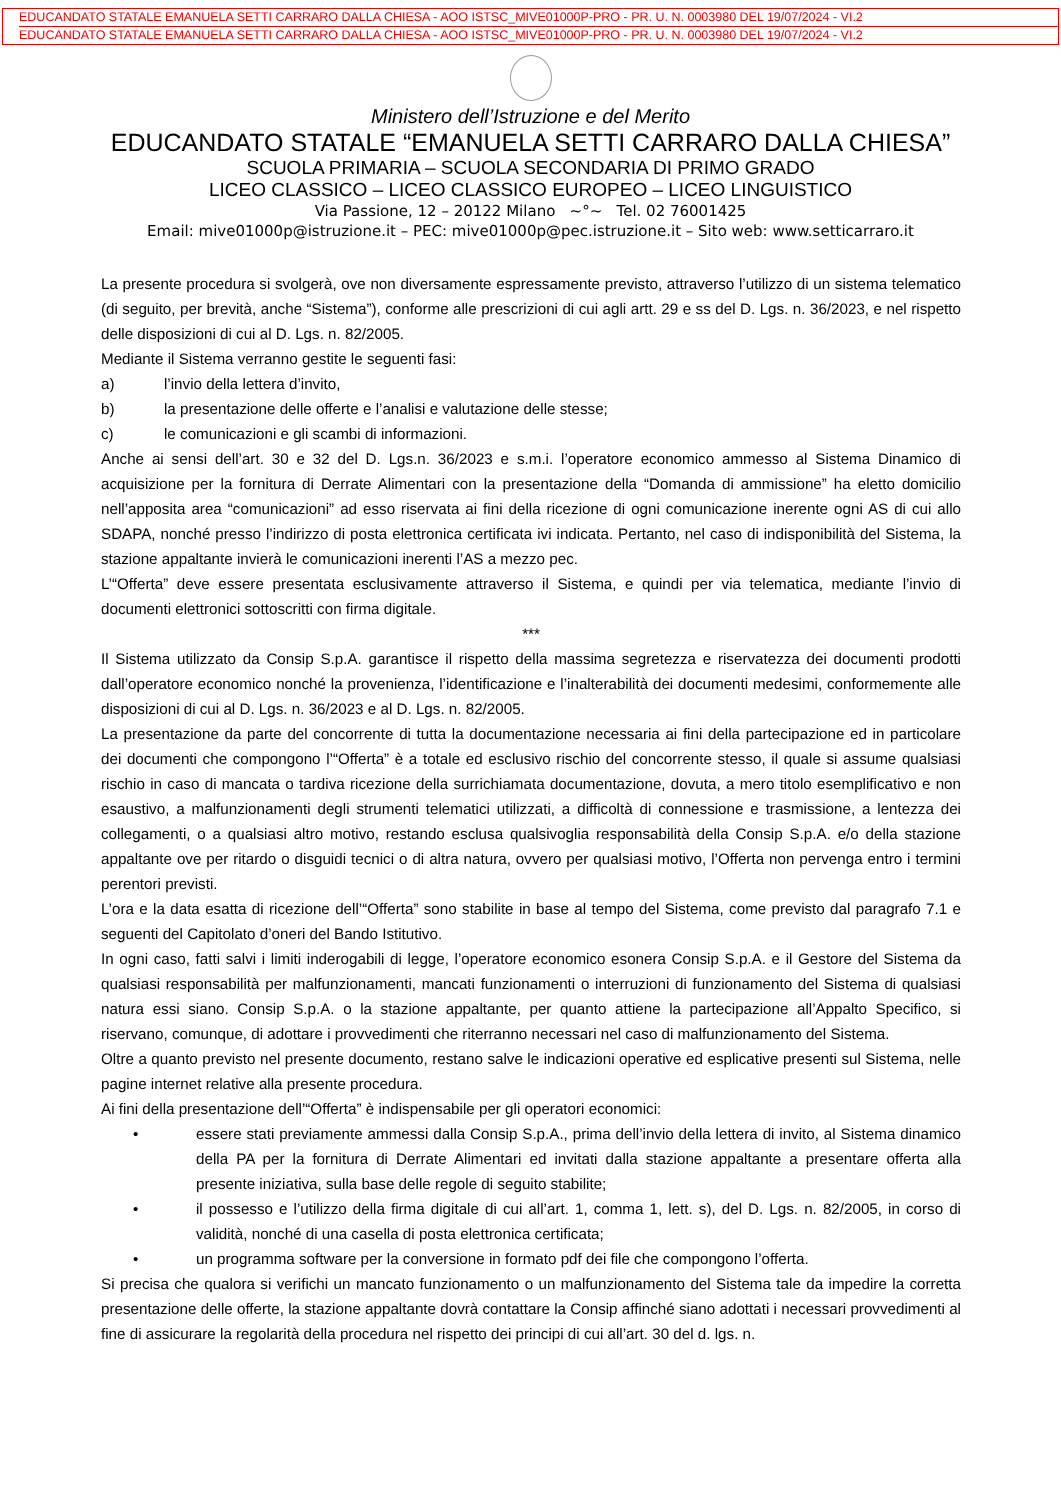EDUCANDATO STATALE EMANUELA SETTI CARRARO DALLA CHIESA - AOO ISTSC_MIVE01000P-PRO - PR. U. N. 0003980 DEL 19/07/2024 - VI.2
EDUCANDATO STATALE EMANUELA SETTI CARRARO DALLA CHIESA - AOO ISTSC_MIVE01000P-PRO - PR. U. N. 0003980 DEL 19/07/2024 - VI.2
Ministero dell’Istruzione e del Merito
EDUCANDATO STATALE “EMANUELA SETTI CARRARO DALLA CHIESA”
SCUOLA PRIMARIA – SCUOLA SECONDARIA DI PRIMO GRADO
LICEO CLASSICO – LICEO CLASSICO EUROPEO – LICEO LINGUISTICO
Via Passione, 12 – 20122 Milano ~°~ Tel. 02 76001425
Email: mive01000p@istruzione.it – PEC: mive01000p@pec.istruzione.it – Sito web: www.setticarraro.it
La presente procedura si svolgerà, ove non diversamente espressamente previsto, attraverso l’utilizzo di un sistema telematico (di seguito, per brevità, anche “Sistema”), conforme alle prescrizioni di cui agli artt. 29 e ss del D. Lgs. n. 36/2023, e nel rispetto delle disposizioni di cui al D. Lgs. n. 82/2005.
Mediante il Sistema verranno gestite le seguenti fasi:
a) l’invio della lettera d’invito,
b) la presentazione delle offerte e l’analisi e valutazione delle stesse;
c) le comunicazioni e gli scambi di informazioni.
Anche ai sensi dell’art. 30 e 32 del D. Lgs.n. 36/2023 e s.m.i. l’operatore economico ammesso al Sistema Dinamico di acquisizione per la fornitura di Derrate Alimentari con la presentazione della “Domanda di ammissione” ha eletto domicilio nell’apposita area “comunicazioni” ad esso riservata ai fini della ricezione di ogni comunicazione inerente ogni AS di cui allo SDAPA, nonché presso l’indirizzo di posta elettronica certificata ivi indicata. Pertanto, nel caso di indisponibilità del Sistema, la stazione appaltante invierà le comunicazioni inerenti l’AS a mezzo pec.
L’“Offerta” deve essere presentata esclusivamente attraverso il Sistema, e quindi per via telematica, mediante l’invio di documenti elettronici sottoscritti con firma digitale.
***
Il Sistema utilizzato da Consip S.p.A. garantisce il rispetto della massima segretezza e riservatezza dei documenti prodotti dall’operatore economico nonché la provenienza, l’identificazione e l’inalterabilità dei documenti medesimi, conformemente alle disposizioni di cui al D. Lgs. n. 36/2023 e al D. Lgs. n. 82/2005.
La presentazione da parte del concorrente di tutta la documentazione necessaria ai fini della partecipazione ed in particolare dei documenti che compongono l’“Offerta” è a totale ed esclusivo rischio del concorrente stesso, il quale si assume qualsiasi rischio in caso di mancata o tardiva ricezione della surrichiamata documentazione, dovuta, a mero titolo esemplificativo e non esaustivo, a malfunzionamenti degli strumenti telematici utilizzati, a difficoltà di connessione e trasmissione, a lentezza dei collegamenti, o a qualsiasi altro motivo, restando esclusa qualsivoglia responsabilità della Consip S.p.A. e/o della stazione appaltante ove per ritardo o disguidi tecnici o di altra natura, ovvero per qualsiasi motivo, l’Offerta non pervenga entro i termini perentori previsti.
L’ora e la data esatta di ricezione dell’“Offerta” sono stabilite in base al tempo del Sistema, come previsto dal paragrafo 7.1 e seguenti del Capitolato d’oneri del Bando Istitutivo.
In ogni caso, fatti salvi i limiti inderogabili di legge, l’operatore economico esonera Consip S.p.A. e il Gestore del Sistema da qualsiasi responsabilità per malfunzionamenti, mancati funzionamenti o interruzioni di funzionamento del Sistema di qualsiasi natura essi siano. Consip S.p.A. o la stazione appaltante, per quanto attiene la partecipazione all’Appalto Specifico, si riservano, comunque, di adottare i provvedimenti che riterranno necessari nel caso di malfunzionamento del Sistema.
Oltre a quanto previsto nel presente documento, restano salve le indicazioni operative ed esplicative presenti sul Sistema, nelle pagine internet relative alla presente procedura.
Ai fini della presentazione dell’“Offerta” è indispensabile per gli operatori economici:
• essere stati previamente ammessi dalla Consip S.p.A., prima dell’invio della lettera di invito, al Sistema dinamico della PA per la fornitura di Derrate Alimentari ed invitati dalla stazione appaltante a presentare offerta alla presente iniziativa, sulla base delle regole di seguito stabilite;
• il possesso e l’utilizzo della firma digitale di cui all’art. 1, comma 1, lett. s), del D. Lgs. n. 82/2005, in corso di validità, nonché di una casella di posta elettronica certificata;
• un programma software per la conversione in formato pdf dei file che compongono l’offerta.
Si precisa che qualora si verifichi un mancato funzionamento o un malfunzionamento del Sistema tale da impedire la corretta presentazione delle offerte, la stazione appaltante dovrà contattare la Consip affinché siano adottati i necessari provvedimenti al fine di assicurare la regolarità della procedura nel rispetto dei principi di cui all’art. 30 del d. lgs. n.